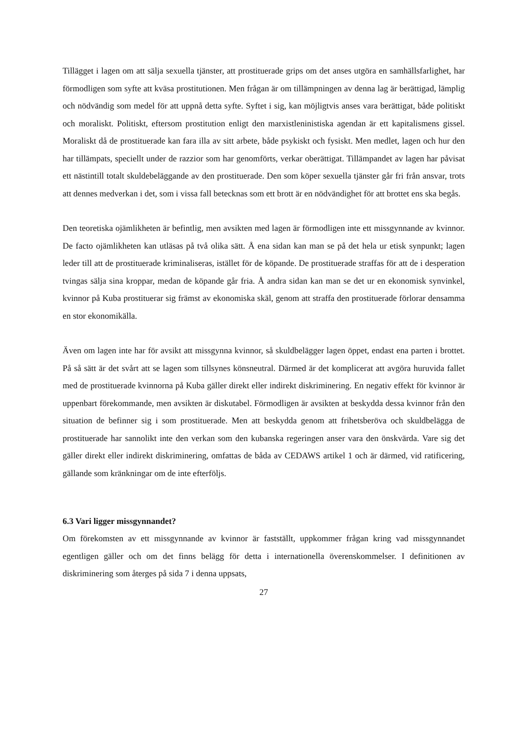Tillägget i lagen om att sälja sexuella tjänster, att prostituerade grips om det anses utgöra en samhällsfarlighet, har förmodligen som syfte att kväsa prostitutionen. Men frågan är om tillämpningen av denna lag är berättigad, lämplig och nödvändig som medel för att uppnå detta syfte. Syftet i sig, kan möjligtvis anses vara berättigat, både politiskt och moraliskt. Politiskt, eftersom prostitution enligt den marxistleninistiska agendan är ett kapitalismens gissel. Moraliskt då de prostituerade kan fara illa av sitt arbete, både psykiskt och fysiskt. Men medlet, lagen och hur den har tillämpats, speciellt under de razzior som har genomförts, verkar oberättigat. Tillämpandet av lagen har påvisat ett nästintill totalt skuldebeläggande av den prostituerade. Den som köper sexuella tjänster går fri från ansvar, trots att dennes medverkan i det, som i vissa fall betecknas som ett brott är en nödvändighet för att brottet ens ska begås.
Den teoretiska ojämlikheten är befintlig, men avsikten med lagen är förmodligen inte ett missgynnande av kvinnor. De facto ojämlikheten kan utläsas på två olika sätt. Å ena sidan kan man se på det hela ur etisk synpunkt; lagen leder till att de prostituerade kriminaliseras, istället för de köpande. De prostituerade straffas för att de i desperation tvingas sälja sina kroppar, medan de köpande går fria. Å andra sidan kan man se det ur en ekonomisk synvinkel, kvinnor på Kuba prostituerar sig främst av ekonomiska skäl, genom att straffa den prostituerade förlorar densamma en stor ekonomikälla.
Även om lagen inte har för avsikt att missgynna kvinnor, så skuldbelägger lagen öppet, endast ena parten i brottet. På så sätt är det svårt att se lagen som tillsynes könsneutral. Därmed är det komplicerat att avgöra huruvida fallet med de prostituerade kvinnorna på Kuba gäller direkt eller indirekt diskriminering. En negativ effekt för kvinnor är uppenbart förekommande, men avsikten är diskutabel. Förmodligen är avsikten at beskydda dessa kvinnor från den situation de befinner sig i som prostituerade. Men att beskydda genom att frihetsberöva och skuldbelägga de prostituerade har sannolikt inte den verkan som den kubanska regeringen anser vara den önskvärda. Vare sig det gäller direkt eller indirekt diskriminering, omfattas de båda av CEDAWS artikel 1 och är därmed, vid ratificering, gällande som kränkningar om de inte efterföljs.
6.3 Vari ligger missgynnandet?
Om förekomsten av ett missgynnande av kvinnor är fastställt, uppkommer frågan kring vad missgynnandet egentligen gäller och om det finns belägg för detta i internationella överenskommelser. I definitionen av diskriminering som återges på sida 7 i denna uppsats,
27